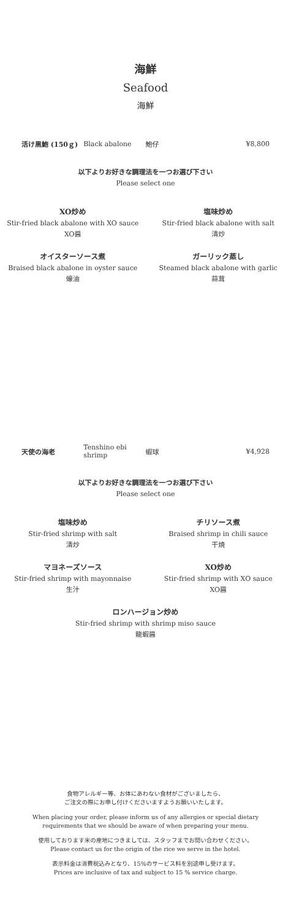海鮮
Seafood
海鮮
活け黒鮑 (150ｇ) Black abalone 鮑仔 ¥8,800
以下よりお好きな調理法を一つお選び下さい
Please select one
XO炒め
Stir-fried black abalone with XO sauce
XO醤
塩味炒め
Stir-fried black abalone with salt
清炒
オイスターソース煮
Braised black abalone in oyster sauce
蠔油
ガーリック蒸し
Steamed black abalone with garlic
蒜茸
天使の海老 Tenshino ebi shrimp 蝦球 ¥4,928
以下よりお好きな調理法を一つお選び下さい
Please select one
塩味炒め
Stir-fried shrimp with salt
清炒
チリソース煮
Braised shrimp in chili sauce
干焼
マヨネーズソース
Stir-fried shrimp with mayonnaise
生汁
XO炒め
Stir-fried shrimp with XO sauce
XO醤
ロンハージョン炒め
Stir-fried shrimp with shrimp miso sauce
龍蝦醤
食物アレルギー等、お体にあわない食材がございましたら、
ご注文の際にお申し付けくださいますようお願いいたします。
When placing your order, please inform us of any allergies or special dietary
requirements that we should be aware of when preparing your menu.
使用しております米の産地につきましては、スタッフまでお問い合わせください。
Please contact us for the origin of the rice we serve in the hotel.
表示料金は消費税込みとなり、15%のサービス料を別途申し受けます。
Prices are inclusive of tax and subject to 15 % service charge.